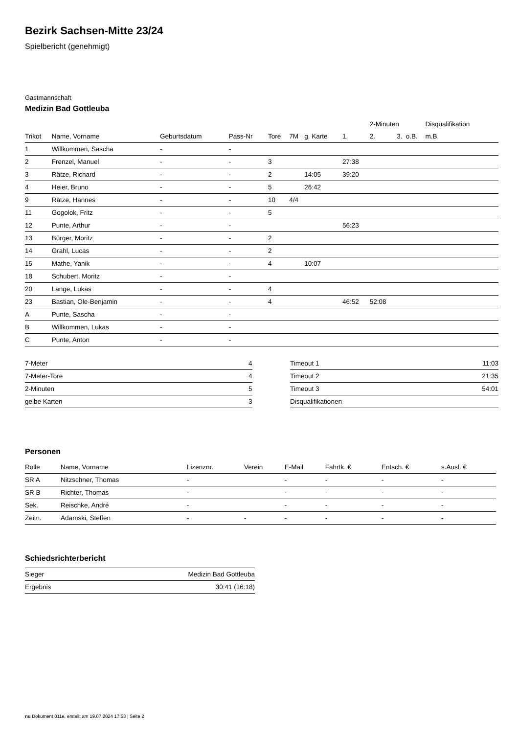Bezirk Sachsen-Mitte 23/24
Spielbericht (genehmigt)
Gastmannschaft
Medizin Bad Gottleuba
| | | | | | | | | 2-Minuten | | | Disqualifikation |
| --- | --- | --- | --- | --- | --- | --- | --- | --- | --- | --- | --- |
| Trikot | Name, Vorname | Geburtsdatum | Pass-Nr | Tore | 7M | g. Karte | 1. | 2. | 3. | o.B. | m.B. |
| 1 | Willkommen, Sascha | - | - | | | | | | | | |
| 2 | Frenzel, Manuel | - | - | 3 | | | 27:38 | | | | |
| 3 | Rätze, Richard | - | - | 2 | | 14:05 | 39:20 | | | | |
| 4 | Heier, Bruno | - | - | 5 | | 26:42 | | | | | |
| 9 | Rätze, Hannes | - | - | 10 | 4/4 | | | | | | |
| 11 | Gogolok, Fritz | - | - | 5 | | | | | | | |
| 12 | Punte, Arthur | - | - | | | | 56:23 | | | | |
| 13 | Bürger, Moritz | - | - | 2 | | | | | | | |
| 14 | Grahl, Lucas | - | - | 2 | | | | | | | |
| 15 | Mathe, Yanik | - | - | 4 | | 10:07 | | | | | |
| 18 | Schubert, Moritz | - | - | | | | | | | | |
| 20 | Lange, Lukas | - | - | 4 | | | | | | | |
| 23 | Bastian, Ole-Benjamin | - | - | 4 | | | 46:52 | 52:08 | | | |
| A | Punte, Sascha | - | - | | | | | | | | |
| B | Willkommen, Lukas | - | - | | | | | | | | |
| C | Punte, Anton | - | - | | | | | | | | |
| 7-Meter | 4 |
| 7-Meter-Tore | 4 |
| 2-Minuten | 5 |
| gelbe Karten | 3 |
| Timeout 1 | 11:03 |
| Timeout 2 | 21:35 |
| Timeout 3 | 54:01 |
| Disqualifikationen | |
Personen
| Rolle | Name, Vorname | Lizenznr. | Verein | E-Mail | Fahrtk. € | Entsch. € | s.Ausl. € |
| --- | --- | --- | --- | --- | --- | --- | --- |
| SR A | Nitzschner, Thomas | - | | - | - | - | - |
| SR B | Richter, Thomas | - | | - | - | - | - |
| Sek. | Reischke, André | - | | - | - | - | - |
| Zeitn. | Adamski, Steffen | - | - | - | - | - | - |
Schiedsrichterbericht
| Sieger | Medizin Bad Gottleuba |
| Ergebnis | 30:41 (16:18) |
nu.Dokument 011e, erstellt am 19.07.2024 17:53 | Seite 2